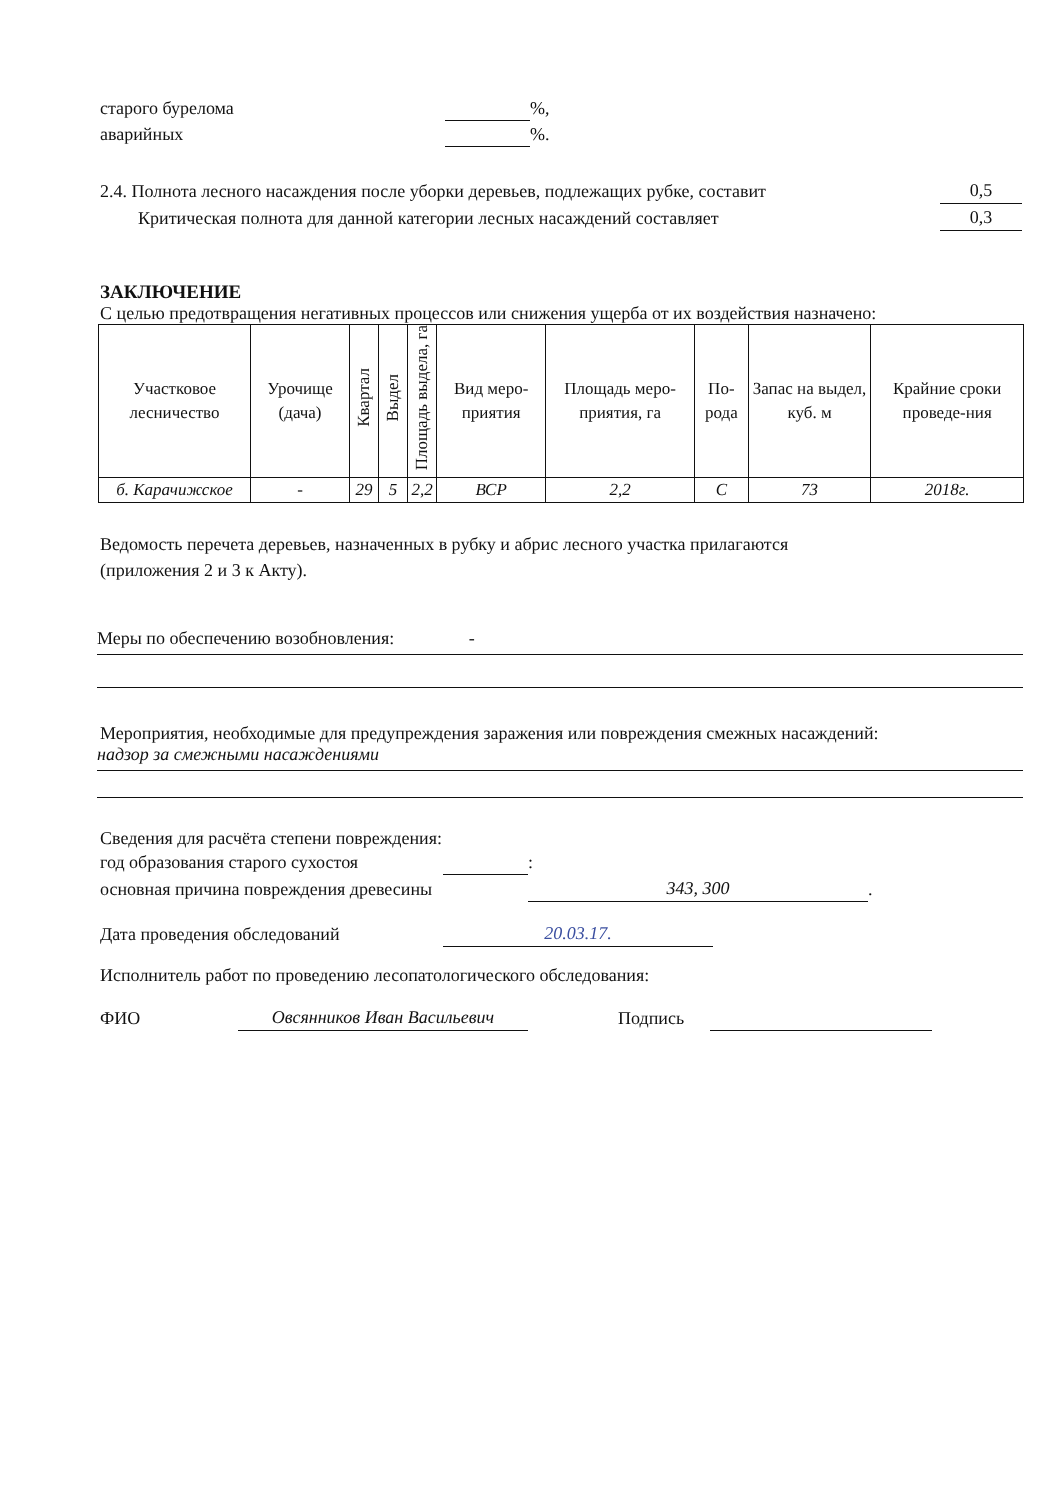старого бурелома %,
аварийных %.
2.4. Полнота лесного насаждения после уборки деревьев, подлежащих рубке, составит 0,5
Критическая полнота для данной категории лесных насаждений составляет 0,3
ЗАКЛЮЧЕНИЕ
С целью предотвращения негативных процессов или снижения ущерба от их воздействия назначено:
| Участковое лесничество | Урочище (дача) | Квартал | Выдел | Площадь выдела, га | Вид меро-приятия | Площадь меро-приятия, га | По-рода | Запас на выдел, куб. м | Крайние сроки проведе-ния |
| --- | --- | --- | --- | --- | --- | --- | --- | --- | --- |
| б. Карачижское | - | 29 | 5 | 2,2 | ВСР | 2,2 | С | 73 | 2018г. |
Ведомость перечета деревьев, назначенных в рубку и абрис лесного участка прилагаются
(приложения 2 и 3 к Акту).
Меры по обеспечению возобновления: -
Мероприятия, необходимые для предупреждения заражения или повреждения смежных насаждений:
надзор за смежными насаждениями
Сведения для расчёта степени повреждения:
год образования старого сухостоя :
основная причина повреждения древесины 343, 300.
Дата проведения обследований 20.03.17.
Исполнитель работ по проведению лесопатологического обследования:
ФИО Овсянников Иван Васильевич Подпись